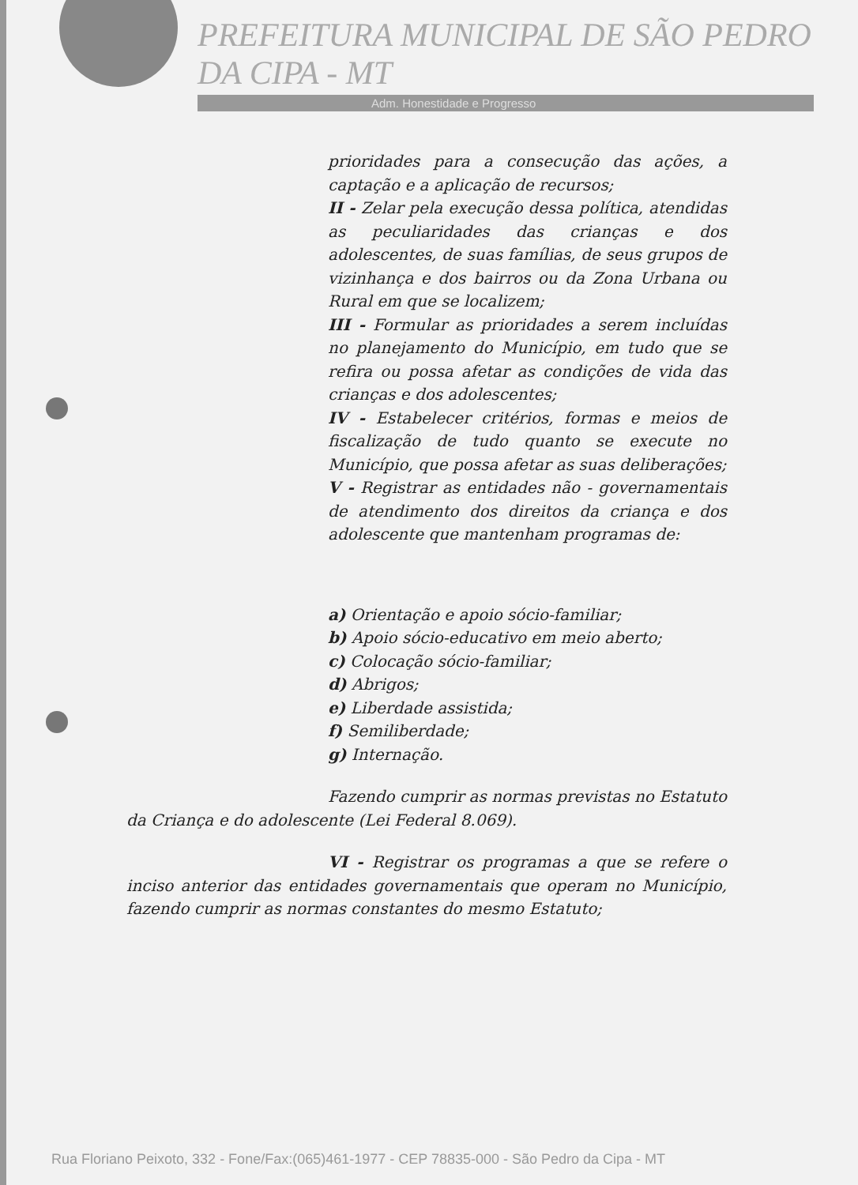PREFEITURA MUNICIPAL DE SÃO PEDRO DA CIPA - MT
Adm. Honestidade e Progresso
prioridades para a consecução das ações, a captação e a aplicação de recursos;
II - Zelar pela execução dessa política, atendidas as peculiaridades das crianças e dos adolescentes, de suas famílias, de seus grupos de vizinhança e dos bairros ou da Zona Urbana ou Rural em que se localizem;
III - Formular as prioridades a serem incluídas no planejamento do Município, em tudo que se refira ou possa afetar as condições de vida das crianças e dos adolescentes;
IV - Estabelecer critérios, formas e meios de fiscalização de tudo quanto se execute no Município, que possa afetar as suas deliberações;
V - Registrar as entidades não - governamentais de atendimento dos direitos da criança e dos adolescente que mantenham programas de:
a) Orientação e apoio sócio-familiar;
b) Apoio sócio-educativo em meio aberto;
c) Colocação sócio-familiar;
d) Abrigos;
e) Liberdade assistida;
f) Semiliberdade;
g) Internação.
Fazendo cumprir as normas previstas no Estatuto da Criança e do adolescente (Lei Federal 8.069).
VI - Registrar os programas a que se refere o inciso anterior das entidades governamentais que operam no Município, fazendo cumprir as normas constantes do mesmo Estatuto;
Rua Floriano Peixoto, 332 - Fone/Fax:(065)461-1977 - CEP 78835-000 - São Pedro da Cipa - MT